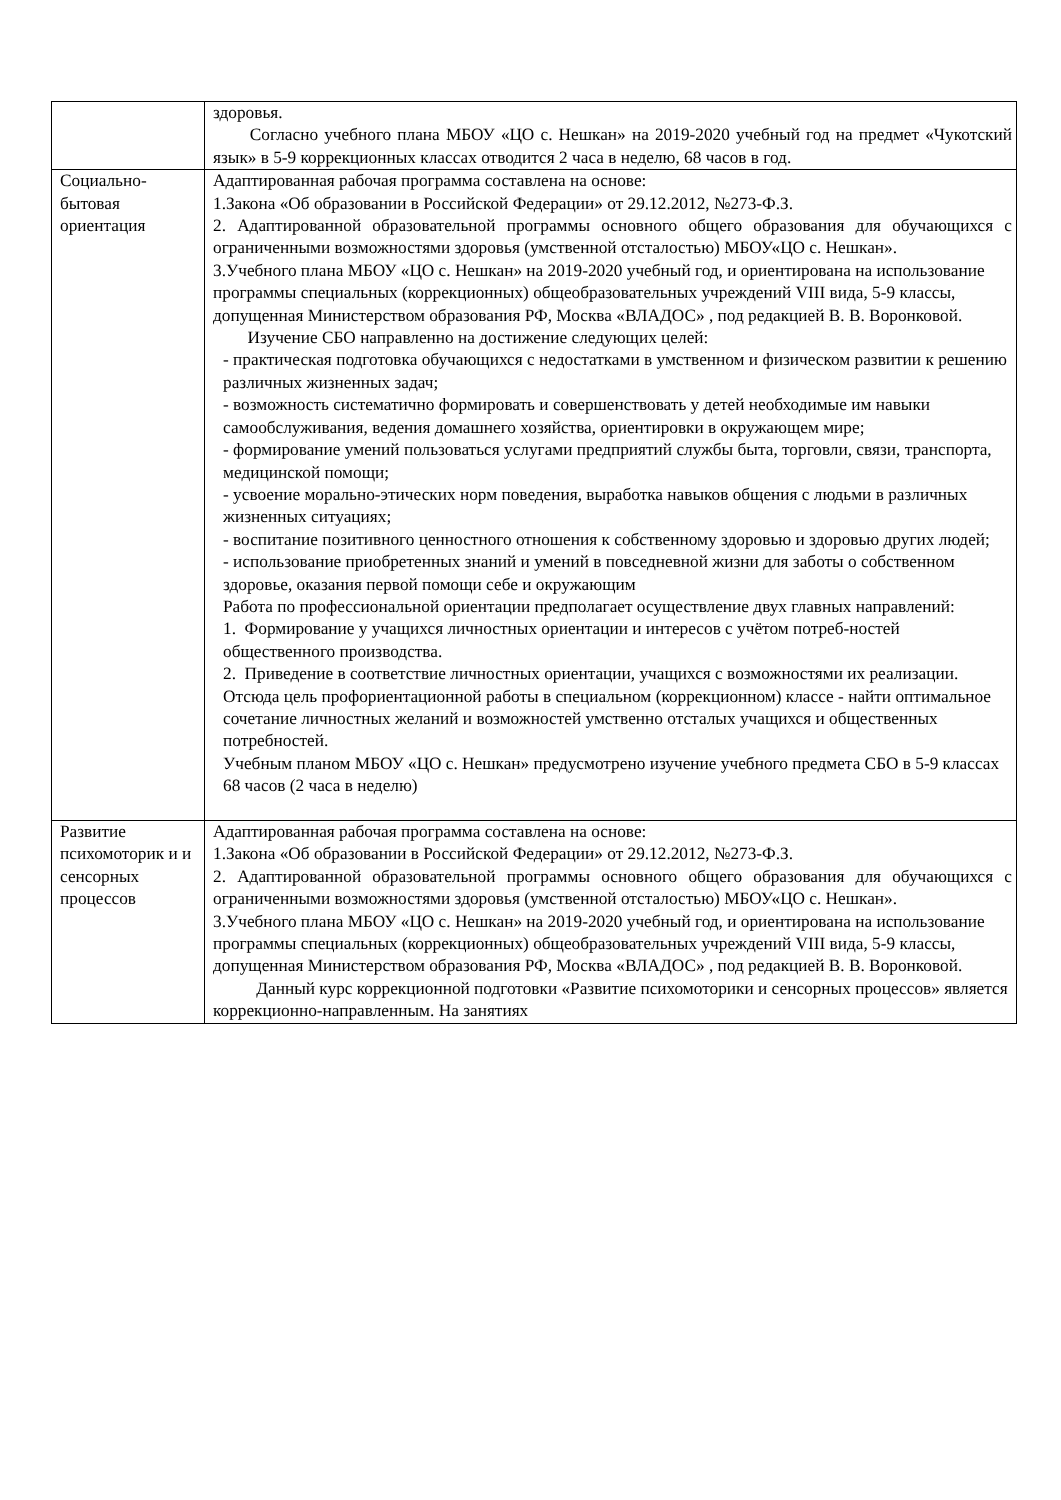| | здоровья. Согласно учебного плана МБОУ «ЦО с. Нешкан» на 2019-2020 учебный год на предмет «Чукотский язык» в 5-9 коррекционных классах отводится 2 часа в неделю, 68 часов в год. |
| Социально- бытовая ориентация | Адаптированная рабочая программа составлена на основе: 1.Закона «Об образовании в Российской Федерации» от 29.12.2012, №273-Ф.З. 2. Адаптированной образовательной программы основного общего образования для обучающихся с ограниченными возможностями здоровья (умственной отсталостью) МБОУ«ЦО с. Нешкан». 3.Учебного плана МБОУ «ЦО с. Нешкан» на 2019-2020 учебный год, и ориентирована на использование программы специальных (коррекционных) общеобразовательных учреждений VIII вида, 5-9 классы, допущенная Министерством образования РФ, Москва «ВЛАДОС» , под редакцией В. В. Воронковой. Изучение СБО направленно на достижение следующих целей: - практическая подготовка обучающихся с недостатками в умственном и физическом развитии к решению различных жизненных задач; - возможность систематично формировать и совершенствовать у детей необходимые им навыки самообслуживания, ведения домашнего хозяйства, ориентировки в окружающем мире; - формирование умений пользоваться услугами предприятий службы быта, торговли, связи, транспорта, медицинской помощи; - усвоение морально-этических норм поведения, выработка навыков общения с людьми в различных жизненных ситуациях; - воспитание позитивного ценностного отношения к собственному здоровью и здоровью других людей; - использование приобретенных знаний и умений в повседневной жизни для заботы о собственном здоровье, оказания первой помощи себе и окружающим Работа по профессиональной ориентации предполагает осуществление двух главных направлений: 1. Формирование у учащихся личностных ориентации и интересов с учётом потреб-ностей общественного производства. 2. Приведение в соответствие личностных ориентации, учащихся с возможностями их реализации. Отсюда цель профориентационной работы в специальном (коррекционном) классе - найти оптимальное сочетание личностных желаний и возможностей умственно отсталых учащихся и общественных потребностей. Учебным планом МБОУ «ЦО с. Нешкан» предусмотрено изучение учебного предмета СБО в 5-9 классах 68 часов (2 часа в неделю) |
| Развитие психомоторик и и сенсорных процессов | Адаптированная рабочая программа составлена на основе: 1.Закона «Об образовании в Российской Федерации» от 29.12.2012, №273-Ф.З. 2. Адаптированной образовательной программы основного общего образования для обучающихся с ограниченными возможностями здоровья (умственной отсталостью) МБОУ«ЦО с. Нешкан». 3.Учебного плана МБОУ «ЦО с. Нешкан» на 2019-2020 учебный год, и ориентирована на использование программы специальных (коррекционных) общеобразовательных учреждений VIII вида, 5-9 классы, допущенная Министерством образования РФ, Москва «ВЛАДОС» , под редакцией В. В. Воронковой. Данный курс коррекционной подготовки «Развитие психомоторики и сенсорных процессов» является коррекционно-направленным. На занятиях |